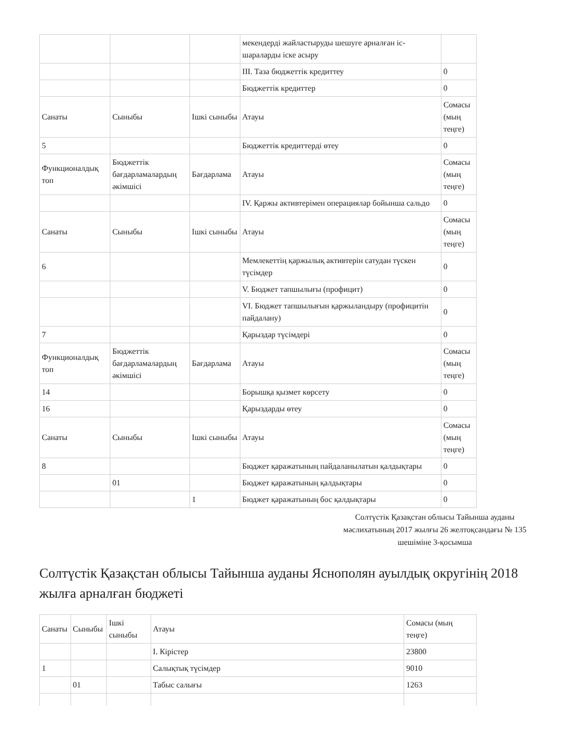| | | | мекендерді жайластыруды шешуге арналған іс-шараларды іске асыру | |
| | | | III. Таза бюджеттік кредиттеу | 0 |
| | | | Бюджеттік кредиттер | 0 |
| Санаты | Сыныбы | Ішкі сыныбы | Атауы | Сомасы (мың теңге) |
| 5 | | | Бюджеттік кредиттерді өтеу | 0 |
| Функционалдық топ | Бюджеттік бағдарламалардың әкімшісі | Бағдарлама | Атауы | Сомасы (мың теңге) |
| | | | IV. Қаржы активтерімен операциялар бойынша сальдо | 0 |
| Санаты | Сыныбы | Ішкі сыныбы | Атауы | Сомасы (мың теңге) |
| 6 | | | Мемлекеттің қаржылық активтерін сатудан түскен түсімдер | 0 |
| | | | V. Бюджет тапшылығы (профицит) | 0 |
| | | | VI. Бюджет тапшылығын қаржыландыру (профицитін пайдалану) | 0 |
| 7 | | | Қарыздар түсімдері | 0 |
| Функционалдық топ | Бюджеттік бағдарламалардың әкімшісі | Бағдарлама | Атауы | Сомасы (мың теңге) |
| 14 | | | Борышқа қызмет көрсету | 0 |
| 16 | | | Қарыздарды өтеу | 0 |
| Санаты | Сыныбы | Ішкі сыныбы | Атауы | Сомасы (мың теңге) |
| 8 | | | Бюджет қаражатының пайдаланылатын қалдықтары | 0 |
| | 01 | | Бюджет қаражатының қалдықтары | 0 |
| | | 1 | Бюджет қаражатының бос қалдықтары | 0 |
Солтүстік Қазақстан облысы Тайынша ауданы мәслихатының 2017 жылғы 26 желтоқсандағы № 135 шешіміне 3-қосымша
Солтүстік Қазақстан облысы Тайынша ауданы Яснополян ауылдық округінің 2018 жылға арналған бюджеті
| Санаты | Сыныбы | Ішкі сыныбы | Атауы | Сомасы (мың теңге) |
| | | | I. Кірістер | 23800 |
| 1 | | | Салықтық түсімдер | 9010 |
| | 01 | | Табыс салығы | 1263 |